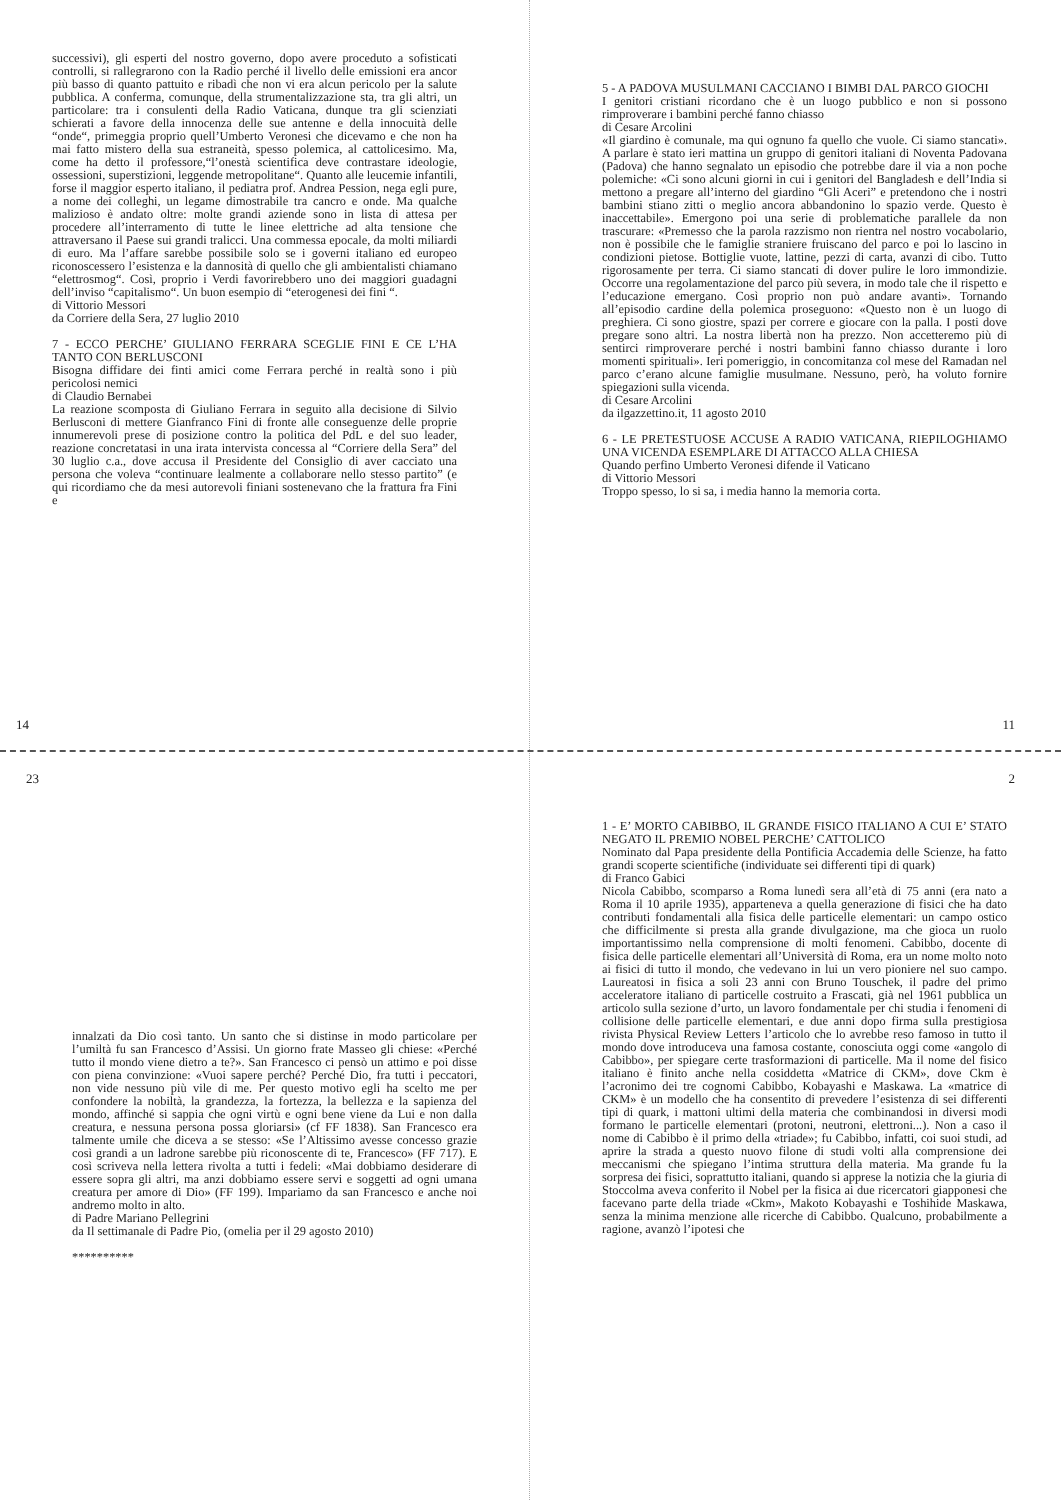successivi), gli esperti del nostro governo, dopo avere proceduto a sofisticati controlli, si rallegrarono con la Radio perché il livello delle emissioni era ancor più basso di quanto pattuito e ribadì che non vi era alcun pericolo per la salute pubblica. A conferma, comunque, della strumentalizzazione sta, tra gli altri, un particolare: tra i consulenti della Radio Vaticana, dunque tra gli scienziati schierati a favore della innocenza delle sue antenne e della innocuità delle “onde“, primeggia proprio quell’Umberto Veronesi che dicevamo e che non ha mai fatto mistero della sua estraneità, spesso polemica, al cattolicesimo. Ma, come ha detto il professore,“l’onestà scientifica deve contrastare ideologie, ossessioni, superstizioni, leggende metropolitane“. Quanto alle leucemie infantili, forse il maggior esperto italiano, il pediatra prof. Andrea Pession, nega egli pure, a nome dei colleghi, un legame dimostrabile tra cancro e onde. Ma qualche malizioso è andato oltre: molte grandi aziende sono in lista di attesa per procedere all’interramento di tutte le linee elettriche ad alta tensione che attraversano il Paese sui grandi tralicci. Una commessa epocale, da molti miliardi di euro. Ma l’affare sarebbe possibile solo se i governi italiano ed europeo riconoscessero l’esistenza e la dannosità di quello che gli ambientalisti chiamano “elettrosmog“. Così, proprio i Verdi favorirebbero uno dei maggiori guadagni dell’inviso “capitalismo“. Un buon esempio di “eterogenesi dei fini “.
di Vittorio Messori
da Corriere della Sera, 27 luglio 2010
7 - ECCO PERCHE’ GIULIANO FERRARA SCEGLIE FINI E CE L’HA TANTO CON BERLUSCONI
Bisogna diffidare dei finti amici come Ferrara perché in realtà sono i più pericolosi nemici
di Claudio Bernabei
La reazione scomposta di Giuliano Ferrara in seguito alla decisione di Silvio Berlusconi di mettere Gianfranco Fini di fronte alle conseguenze delle proprie innumerevoli prese di posizione contro la politica del PdL e del suo leader, reazione concretatasi in una irata intervista concessa al “Corriere della Sera” del 30 luglio c.a., dove accusa il Presidente del Consiglio di aver cacciato una persona che voleva “continuare lealmente a collaborare nello stesso partito” (e qui ricordiamo che da mesi autorevoli finiani sostenevano che la frattura fra Fini e
14
5 - A PADOVA MUSULMANI CACCIANO I BIMBI DAL PARCO GIOCHI
I genitori cristiani ricordano che è un luogo pubblico e non si possono rimproverare i bambini perché fanno chiasso
di Cesare Arcolini
«Il giardino è comunale, ma qui ognuno fa quello che vuole. Ci siamo stancati». A parlare è stato ieri mattina un gruppo di genitori italiani di Noventa Padovana (Padova) che hanno segnalato un episodio che potrebbe dare il via a non poche polemiche: «Ci sono alcuni giorni in cui i genitori del Bangladesh e dell’India si mettono a pregare all’interno del giardino “Gli Aceri” e pretendono che i nostri bambini stiano zitti o meglio ancora abbandonino lo spazio verde. Questo è inaccettabile». Emergono poi una serie di problematiche parallele da non trascurare: «Premesso che la parola razzismo non rientra nel nostro vocabolario, non è possibile che le famiglie straniere fruiscano del parco e poi lo lascino in condizioni pietose. Bottiglie vuote, lattine, pezzi di carta, avanzi di cibo. Tutto rigorosamente per terra. Ci siamo stancati di dover pulire le loro immondizie. Occorre una regolamentazione del parco più severa, in modo tale che il rispetto e l’educazione emergano. Così proprio non può andare avanti». Tornando all’episodio cardine della polemica proseguono: «Questo non è un luogo di preghiera. Ci sono giostre, spazi per correre e giocare con la palla. I posti dove pregare sono altri. La nostra libertà non ha prezzo. Non accetteremo più di sentirci rimproverare perché i nostri bambini fanno chiasso durante i loro momenti spirituali». Ieri pomeriggio, in concomitanza col mese del Ramadan nel parco c’erano alcune famiglie musulmane. Nessuno, però, ha voluto fornire spiegazioni sulla vicenda.
di Cesare Arcolini
da ilgazzettino.it, 11 agosto 2010
6 - LE PRETESTUOSE ACCUSE A RADIO VATICANA, RIEPILOGHIAMO UNA VICENDA ESEMPLARE DI ATTACCO ALLA CHIESA
Quando perfino Umberto Veronesi difende il Vaticano
di Vittorio Messori
Troppo spesso, lo si sa, i media hanno la memoria corta.
11
23
innalzati da Dio così tanto. Un santo che si distinse in modo particolare per l’umiltà fu san Francesco d’Assisi. Un giorno frate Masseo gli chiese: «Perché tutto il mondo viene dietro a te?». San Francesco ci pensò un attimo e poi disse con piena convinzione: «Vuoi sapere perché? Perché Dio, fra tutti i peccatori, non vide nessuno più vile di me. Per questo motivo egli ha scelto me per confondere la nobiltà, la grandezza, la fortezza, la bellezza e la sapienza del mondo, affinché si sappia che ogni virtù e ogni bene viene da Lui e non dalla creatura, e nessuna persona possa gloriarsi» (cf FF 1838). San Francesco era talmente umile che diceva a se stesso: «Se l’Altissimo avesse concesso grazie così grandi a un ladrone sarebbe più riconoscente di te, Francesco» (FF 717). E così scriveva nella lettera rivolta a tutti i fedeli: «Mai dobbiamo desiderare di essere sopra gli altri, ma anzi dobbiamo essere servi e soggetti ad ogni umana creatura per amore di Dio» (FF 199). Impariamo da san Francesco e anche noi andremo molto in alto.
di Padre Mariano Pellegrini
da Il settimanale di Padre Pio, (omelia per il 29 agosto 2010)
**********
2
1 - E’ MORTO CABIBBO, IL GRANDE FISICO ITALIANO A CUI E’ STATO NEGATO IL PREMIO NOBEL PERCHE’ CATTOLICO
Nominato dal Papa presidente della Pontificia Accademia delle Scienze, ha fatto grandi scoperte scientifiche (individuate sei differenti tipi di quark)
di Franco Gabici
Nicola Cabibbo, scomparso a Roma lunedì sera all’età di 75 anni (era nato a Roma il 10 aprile 1935), apparteneva a quella generazione di fisici che ha dato contributi fondamentali alla fisica delle particelle elementari: un campo ostico che difficilmente si presta alla grande divulgazione, ma che gioca un ruolo importantissimo nella comprensione di molti fenomeni. Cabibbo, docente di fisica delle particelle elementari all’Università di Roma, era un nome molto noto ai fisici di tutto il mondo, che vedevano in lui un vero pioniere nel suo campo. Laureatosi in fisica a soli 23 anni con Bruno Touschek, il padre del primo acceleratore italiano di particelle costruito a Frascati, già nel 1961 pubblica un articolo sulla sezione d’urto, un lavoro fondamentale per chi studia i fenomeni di collisione delle particelle elementari, e due anni dopo firma sulla prestigiosa rivista Physical Review Letters l’articolo che lo avrebbe reso famoso in tutto il mondo dove introduceva una famosa costante, conosciuta oggi come «angolo di Cabibbo», per spiegare certe trasformazioni di particelle. Ma il nome del fisico italiano è finito anche nella cosiddetta «Matrice di CKM», dove Ckm è l’acronimo dei tre cognomi Cabibbo, Kobayashi e Maskawa. La «matrice di CKM» è un modello che ha consentito di prevedere l’esistenza di sei differenti tipi di quark, i mattoni ultimi della materia che combinandosi in diversi modi formano le particelle elementari (protoni, neutroni, elettroni...). Non a caso il nome di Cabibbo è il primo della «triade»; fu Cabibbo, infatti, coi suoi studi, ad aprire la strada a questo nuovo filone di studi volti alla comprensione dei meccanismi che spiegano l’intima struttura della materia. Ma grande fu la sorpresa dei fisici, soprattutto italiani, quando si apprese la notizia che la giuria di Stoccolma aveva conferito il Nobel per la fisica ai due ricercatori giapponesi che facevano parte della triade «Ckm», Makoto Kobayashi e Toshihide Maskawa, senza la minima menzione alle ricerche di Cabibbo. Qualcuno, probabilmente a ragione, avanzò l’ipotesi che